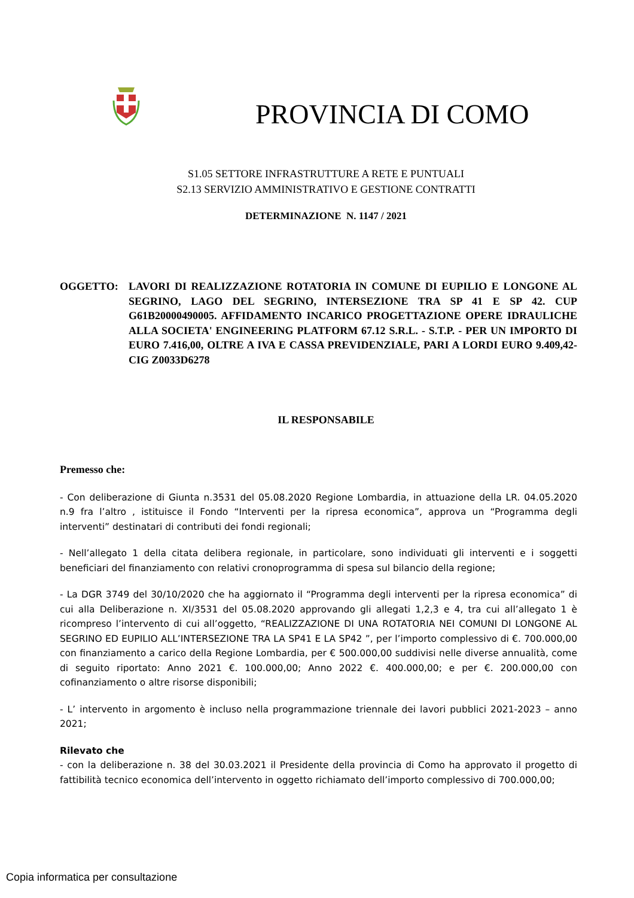PROVINCIA DI COMO
S1.05 SETTORE INFRASTRUTTURE A RETE E PUNTUALI
S2.13 SERVIZIO AMMINISTRATIVO E GESTIONE CONTRATTI
DETERMINAZIONE N. 1147 / 2021
OGGETTO: LAVORI DI REALIZZAZIONE ROTATORIA IN COMUNE DI EUPILIO E LONGONE AL SEGRINO, LAGO DEL SEGRINO, INTERSEZIONE TRA SP 41 E SP 42. CUP G61B20000490005. AFFIDAMENTO INCARICO PROGETTAZIONE OPERE IDRAULICHE ALLA SOCIETA' ENGINEERING PLATFORM 67.12 S.R.L. - S.T.P. - PER UN IMPORTO DI EURO 7.416,00, OLTRE A IVA E CASSA PREVIDENZIALE, PARI A LORDI EURO 9.409,42- CIG Z0033D6278
IL RESPONSABILE
Premesso che:
- Con deliberazione di Giunta n.3531 del 05.08.2020 Regione Lombardia, in attuazione della LR. 04.05.2020 n.9 fra l’altro , istituisce il Fondo “Interventi per la ripresa economica”, approva un “Programma degli interventi” destinatari di contributi dei fondi regionali;
- Nell’allegato 1 della citata delibera regionale, in particolare, sono individuati gli interventi e i soggetti beneficiari del finanziamento con relativi cronoprogramma di spesa sul bilancio della regione;
- La DGR 3749 del 30/10/2020 che ha aggiornato il “Programma degli interventi per la ripresa economica” di cui alla Deliberazione n. XI/3531 del 05.08.2020 approvando gli allegati 1,2,3 e 4, tra cui all’allegato 1 è ricompreso l’intervento di cui all’oggetto, “REALIZZAZIONE DI UNA ROTATORIA NEI COMUNI DI LONGONE AL SEGRINO ED EUPILIO ALL’INTERSEZIONE TRA LA SP41 E LA SP42 ”, per l’importo complessivo di €. 700.000,00 con finanziamento a carico della Regione Lombardia, per € 500.000,00 suddivisi nelle diverse annualità, come di seguito riportato: Anno 2021 €. 100.000,00; Anno 2022 €. 400.000,00; e per €. 200.000,00 con cofinanziamento o altre risorse disponibili;
- L’ intervento in argomento è incluso nella programmazione triennale dei lavori pubblici 2021-2023 – anno 2021;
Rilevato che
- con la deliberazione n. 38 del 30.03.2021 il Presidente della provincia di Como ha approvato il progetto di fattibilità tecnico economica dell’intervento in oggetto richiamato dell’importo complessivo di 700.000,00;
Copia informatica per consultazione